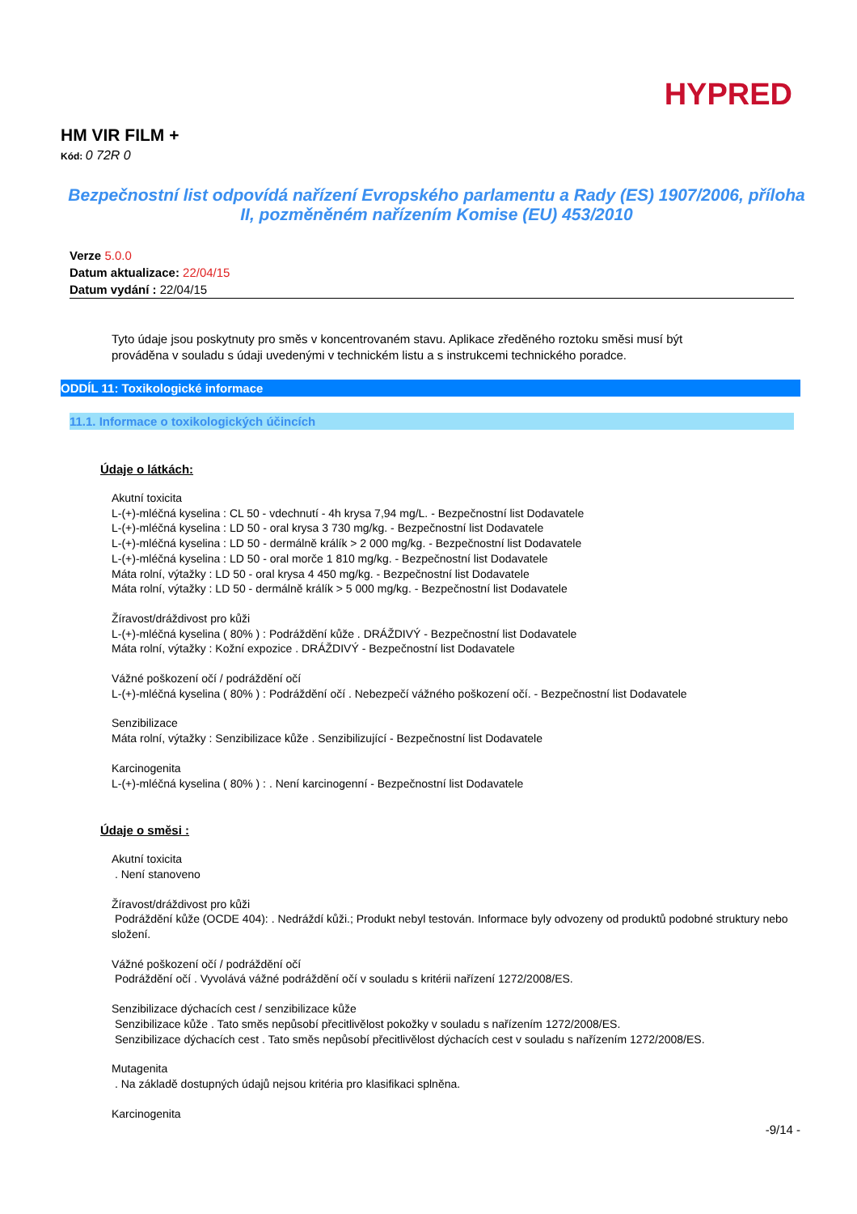HYPRED
HM VIR FILM +
Kód: 0 72R 0
Bezpečnostní list odpovídá nařízení Evropského parlamentu a Rady (ES) 1907/2006, příloha II, pozměněném nařízením Komise (EU) 453/2010
Verze 5.0.0
Datum aktualizace: 22/04/15
Datum vydání : 22/04/15
Tyto údaje jsou poskytnuty pro směs v koncentrovaném stavu. Aplikace zředěného roztoku směsi musí být prováděna v souladu s údaji uvedenými v technickém listu a s instrukcemi technického poradce.
ODDÍL 11: Toxikologické informace
11.1. Informace o toxikologických účincích
Údaje o látkách:
Akutní toxicita
L-(+)-mléčná kyselina : CL 50 - vdechnutí - 4h krysa 7,94 mg/L. - Bezpečnostní list Dodavatele
L-(+)-mléčná kyselina : LD 50 - oral krysa 3 730 mg/kg. - Bezpečnostní list Dodavatele
L-(+)-mléčná kyselina : LD 50 - dermálně králík > 2 000 mg/kg. - Bezpečnostní list Dodavatele
L-(+)-mléčná kyselina : LD 50 - oral morče 1 810 mg/kg. - Bezpečnostní list Dodavatele
Máta rolní, výtažky : LD 50 - oral krysa 4 450 mg/kg. - Bezpečnostní list Dodavatele
Máta rolní, výtažky : LD 50 - dermálně králík > 5 000 mg/kg. - Bezpečnostní list Dodavatele
Žíravost/dráždivost pro kůži
L-(+)-mléčná kyselina ( 80% ) : Podráždění kůže . DRÁŽDIVÝ - Bezpečnostní list Dodavatele
Máta rolní, výtažky : Kožní expozice . DRÁŽDIVÝ - Bezpečnostní list Dodavatele
Vážné poškození očí / podráždění očí
L-(+)-mléčná kyselina ( 80% ) : Podráždění očí . Nebezpečí vážného poškození očí. - Bezpečnostní list Dodavatele
Senzibilizace
Máta rolní, výtažky : Senzibilizace kůže . Senzibilizující - Bezpečnostní list Dodavatele
Karcinogenita
L-(+)-mléčná kyselina ( 80% ) : . Není karcinogenní - Bezpečnostní list Dodavatele
Údaje o směsi :
Akutní toxicita
. Není stanoveno
Žíravost/dráždivost pro kůži
Podráždění kůže (OCDE 404): . Nedráždí kůži.; Produkt nebyl testován. Informace byly odvozeny od produktů podobné struktury nebo složení.
Vážné poškození očí / podráždění očí
Podráždění očí . Vyvolává vážné podráždění očí v souladu s kritérii nařízení 1272/2008/ES.
Senzibilizace dýchacích cest / senzibilizace kůže
Senzibilizace kůže . Tato směs nepůsobí přecitlivělost pokožky v souladu s nařízením 1272/2008/ES.
Senzibilizace dýchacích cest . Tato směs nepůsobí přecitlivělost dýchacích cest v souladu s nařízením 1272/2008/ES.
Mutagenita
. Na základě dostupných údajů nejsou kritéria pro klasifikaci splněna.
Karcinogenita
-9/14 -